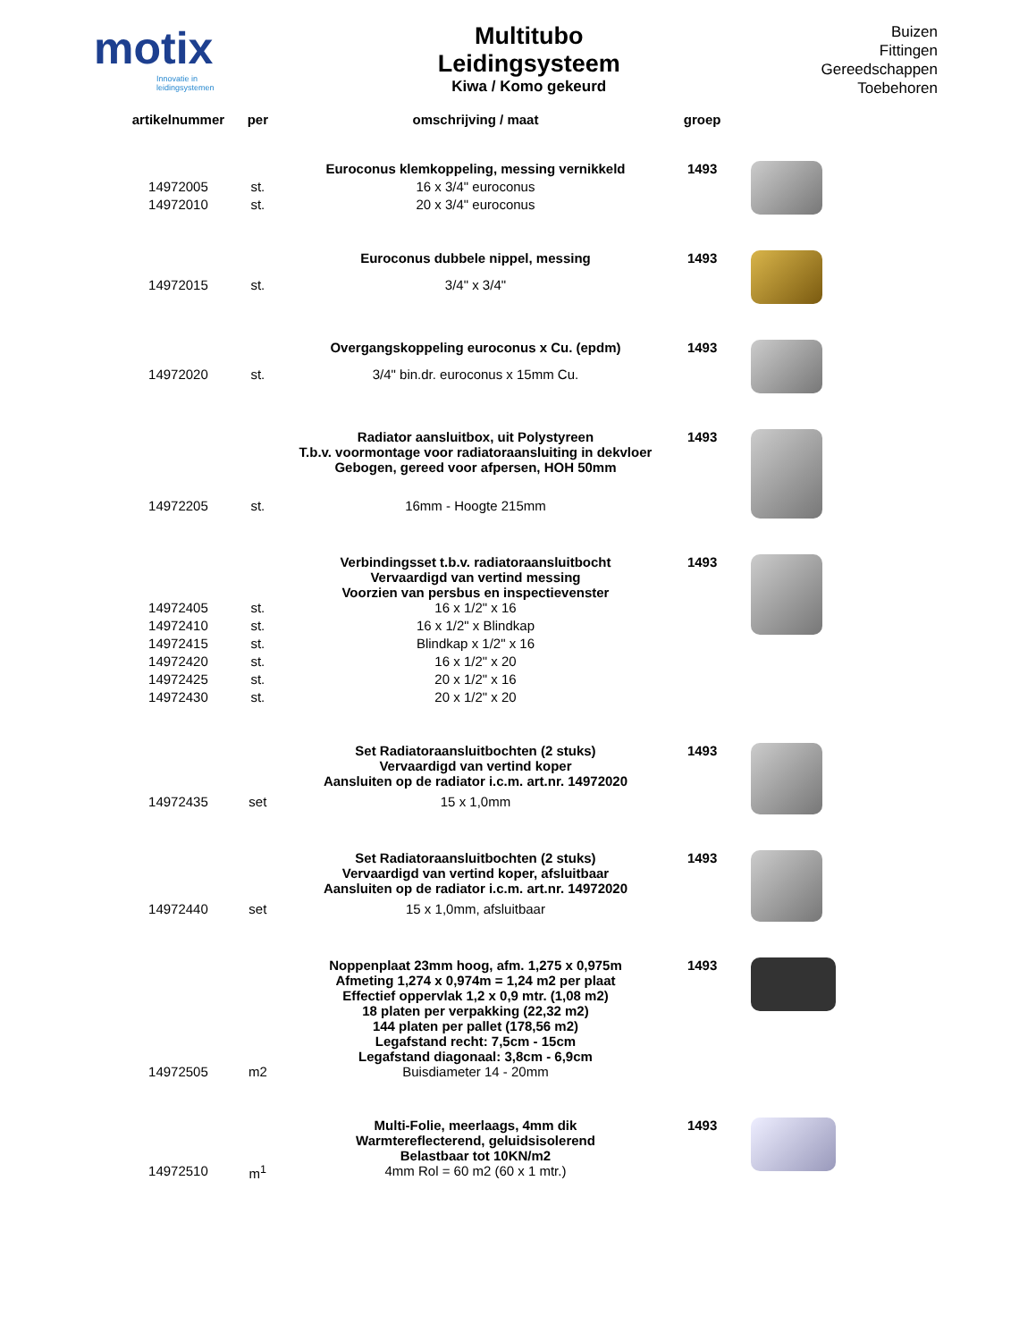motix
Innovatie in leidingsystemen
Multitubo
Leidingsysteem
Kiwa / Komo gekeurd
Buizen
Fittingen
Gereedschappen
Toebehoren
| artikelnummer | per | omschrijving / maat | groep | |
| --- | --- | --- | --- | --- |
| | | Euroconus klemkoppeling, messing vernikkeld | 1493 | |
| 14972005 | st. | 16 x 3/4" euroconus | | |
| 14972010 | st. | 20 x 3/4" euroconus | | |
| | | Euroconus dubbele nippel, messing | 1493 | |
| 14972015 | st. | 3/4" x 3/4" | | |
| | | Overgangskoppeling euroconus x Cu. (epdm) | 1493 | |
| 14972020 | st. | 3/4" bin.dr. euroconus x 15mm Cu. | | |
| | | Radiator aansluitbox, uit Polystyreen T.b.v. voormontage voor radiatoraansluiting in dekvloer Gebogen, gereed voor afpersen, HOH 50mm | 1493 | |
| 14972205 | st. | 16mm - Hoogte 215mm | | |
| | | Verbindingsset t.b.v. radiatoraansluitbocht Vervaardigd van vertind messing Voorzien van persbus en inspectievenster | 1493 | |
| 14972405 | st. | 16 x 1/2" x 16 | | |
| 14972410 | st. | 16 x 1/2" x Blindkap | | |
| 14972415 | st. | Blindkap x 1/2" x 16 | | |
| 14972420 | st. | 16 x 1/2" x 20 | | |
| 14972425 | st. | 20 x 1/2" x 16 | | |
| 14972430 | st. | 20 x 1/2" x 20 | | |
| | | Set Radiatoraansluitbochten (2 stuks) Vervaardigd van vertind koper Aansluiten op de radiator i.c.m. art.nr. 14972020 | 1493 | |
| 14972435 | set | 15 x 1,0mm | | |
| | | Set Radiatoraansluitbochten (2 stuks) Vervaardigd van vertind koper, afsluitbaar Aansluiten op de radiator i.c.m. art.nr. 14972020 | 1493 | |
| 14972440 | set | 15 x 1,0mm, afsluitbaar | | |
| | | Noppenplaat 23mm hoog, afm. 1,275 x 0,975m Afmeting 1,274 x 0,974m = 1,24 m2 per plaat Effectief oppervlak 1,2 x 0,9 mtr. (1,08 m2) 18 platen per verpakking (22,32 m2) 144 platen per pallet (178,56 m2) Legafstand recht: 7,5cm - 15cm Legafstand diagonaal: 3,8cm - 6,9cm | 1493 | |
| 14972505 | m2 | Buisdiameter 14 - 20mm | | |
| | | Multi-Folie, meerlaags, 4mm dik Warmtereflecterend, geluidsisolerend Belastbaar tot 10KN/m2 | 1493 | |
| 14972510 | m<sup>1</sup> | 4mm Rol = 60 m2 (60 x 1 mtr.) | | |